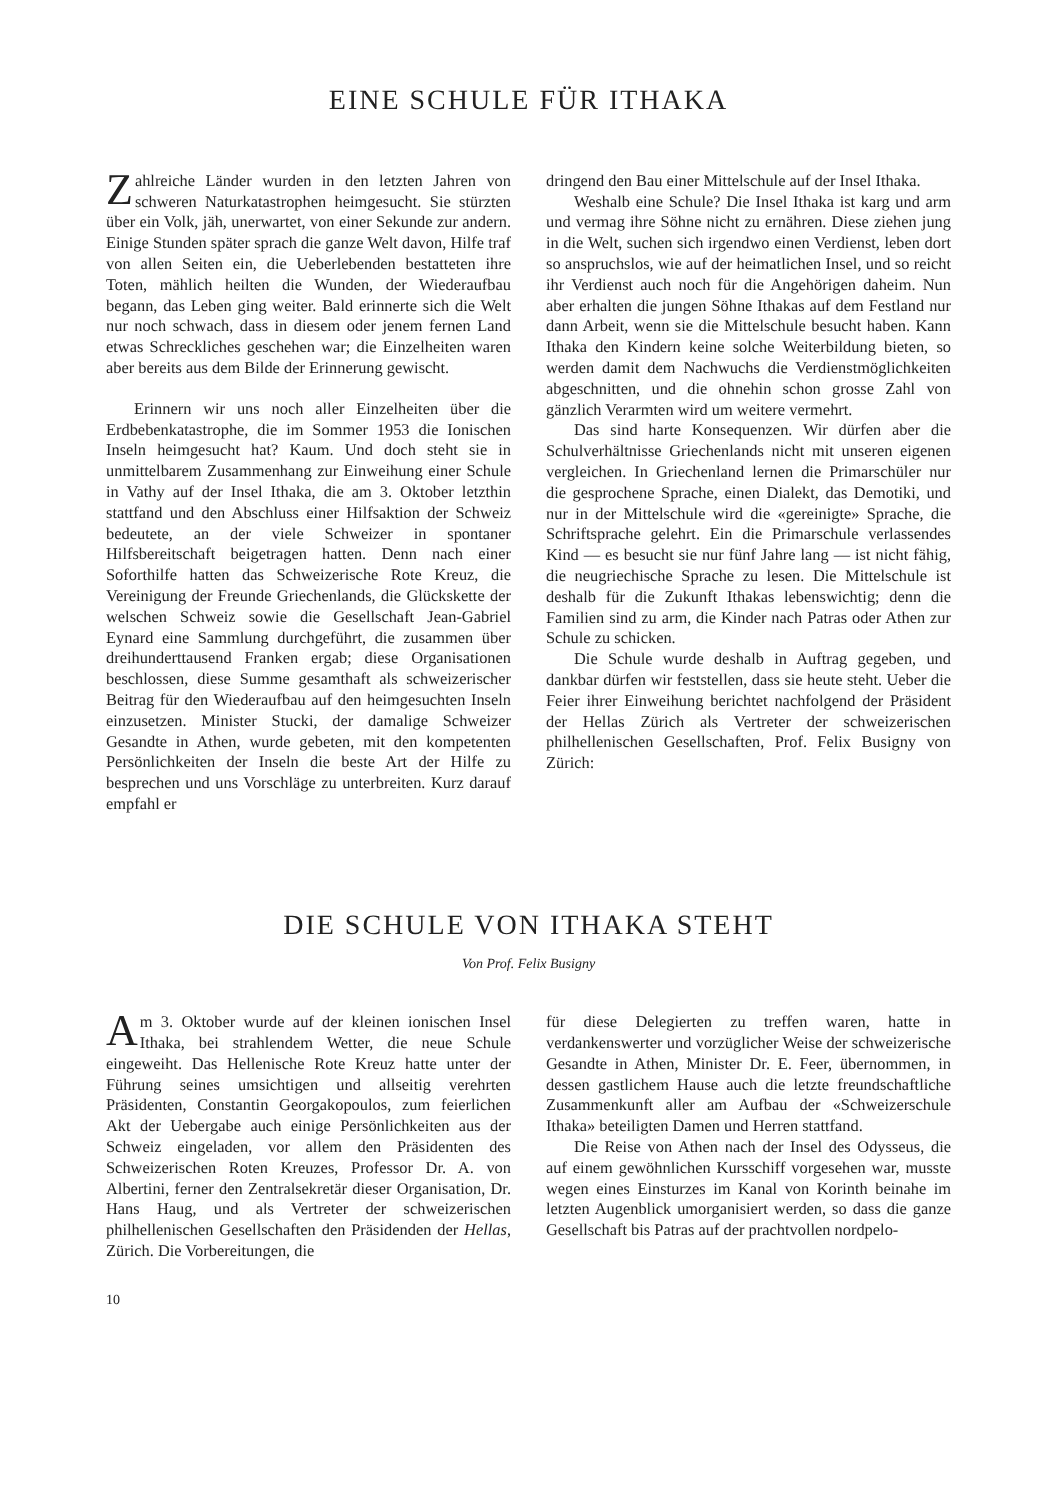EINE SCHULE FÜR ITHAKA
Zahlreiche Länder wurden in den letzten Jahren von schweren Naturkatastrophen heimgesucht. Sie stürzten über ein Volk, jäh, unerwartet, von einer Sekunde zur andern. Einige Stunden später sprach die ganze Welt davon, Hilfe traf von allen Seiten ein, die Ueberlebenden bestatteten ihre Toten, mählich heilten die Wunden, der Wiederaufbau begann, das Leben ging weiter. Bald erinnerte sich die Welt nur noch schwach, dass in diesem oder jenem fernen Land etwas Schreckliches geschehen war; die Einzelheiten waren aber bereits aus dem Bilde der Erinnerung gewischt.
Erinnern wir uns noch aller Einzelheiten über die Erdbebenkatastrophe, die im Sommer 1953 die Ionischen Inseln heimgesucht hat? Kaum. Und doch steht sie in unmittelbarem Zusammenhang zur Einweihung einer Schule in Vathy auf der Insel Ithaka, die am 3. Oktober letzthin stattfand und den Abschluss einer Hilfsaktion der Schweiz bedeutete, an der viele Schweizer in spontaner Hilfsbereitschaft beigetragen hatten. Denn nach einer Soforthilfe hatten das Schweizerische Rote Kreuz, die Vereinigung der Freunde Griechenlands, die Glückskette der welschen Schweiz sowie die Gesellschaft Jean-Gabriel Eynard eine Sammlung durchgeführt, die zusammen über dreihunderttausend Franken ergab; diese Organisationen beschlossen, diese Summe gesamthaft als schweizerischer Beitrag für den Wiederaufbau auf den heimgesuchten Inseln einzusetzen. Minister Stucki, der damalige Schweizer Gesandte in Athen, wurde gebeten, mit den kompetenten Persönlichkeiten der Inseln die beste Art der Hilfe zu besprechen und uns Vorschläge zu unterbreiten. Kurz darauf empfahl er
dringend den Bau einer Mittelschule auf der Insel Ithaka.
Weshalb eine Schule? Die Insel Ithaka ist karg und arm und vermag ihre Söhne nicht zu ernähren. Diese ziehen jung in die Welt, suchen sich irgendwo einen Verdienst, leben dort so anspruchslos, wie auf der heimatlichen Insel, und so reicht ihr Verdienst auch noch für die Angehörigen daheim. Nun aber erhalten die jungen Söhne Ithakas auf dem Festland nur dann Arbeit, wenn sie die Mittelschule besucht haben. Kann Ithaka den Kindern keine solche Weiterbildung bieten, so werden damit dem Nachwuchs die Verdienstmöglichkeiten abgeschnitten, und die ohnehin schon grosse Zahl von gänzlich Verarmten wird um weitere vermehrt.
Das sind harte Konsequenzen. Wir dürfen aber die Schulverhältnisse Griechenlands nicht mit unseren eigenen vergleichen. In Griechenland lernen die Primarschüler nur die gesprochene Sprache, einen Dialekt, das Demotiki, und nur in der Mittelschule wird die «gereinigte» Sprache, die Schriftsprache gelehrt. Ein die Primarschule verlassendes Kind — es besucht sie nur fünf Jahre lang — ist nicht fähig, die neugriechische Sprache zu lesen. Die Mittelschule ist deshalb für die Zukunft Ithakas lebenswichtig; denn die Familien sind zu arm, die Kinder nach Patras oder Athen zur Schule zu schicken.
Die Schule wurde deshalb in Auftrag gegeben, und dankbar dürfen wir feststellen, dass sie heute steht. Ueber die Feier ihrer Einweihung berichtet nachfolgend der Präsident der Hellas Zürich als Vertreter der schweizerischen philhellenischen Gesellschaften, Prof. Felix Busigny von Zürich:
DIE SCHULE VON ITHAKA STEHT
Von Prof. Felix Busigny
Am 3. Oktober wurde auf der kleinen ionischen Insel Ithaka, bei strahlendem Wetter, die neue Schule eingeweiht. Das Hellenische Rote Kreuz hatte unter der Führung seines umsichtigen und allseitig verehrten Präsidenten, Constantin Georgakopoulos, zum feierlichen Akt der Uebergabe auch einige Persönlichkeiten aus der Schweiz eingeladen, vor allem den Präsidenten des Schweizerischen Roten Kreuzes, Professor Dr. A. von Albertini, ferner den Zentralsekretär dieser Organisation, Dr. Hans Haug, und als Vertreter der schweizerischen philhellenischen Gesellschaften den Präsidenden der Hellas, Zürich. Die Vorbereitungen, die
für diese Delegierten zu treffen waren, hatte in verdankenswerter und vorzüglicher Weise der schweizerische Gesandte in Athen, Minister Dr. E. Feer, übernommen, in dessen gastlichem Hause auch die letzte freundschaftliche Zusammenkunft aller am Aufbau der «Schweizerschule Ithaka» beteiligten Damen und Herren stattfand.
Die Reise von Athen nach der Insel des Odysseus, die auf einem gewöhnlichen Kursschiff vorgesehen war, musste wegen eines Einsturzes im Kanal von Korinth beinahe im letzten Augenblick umorganisiert werden, so dass die ganze Gesellschaft bis Patras auf der prachtvollen nordpelo-
10